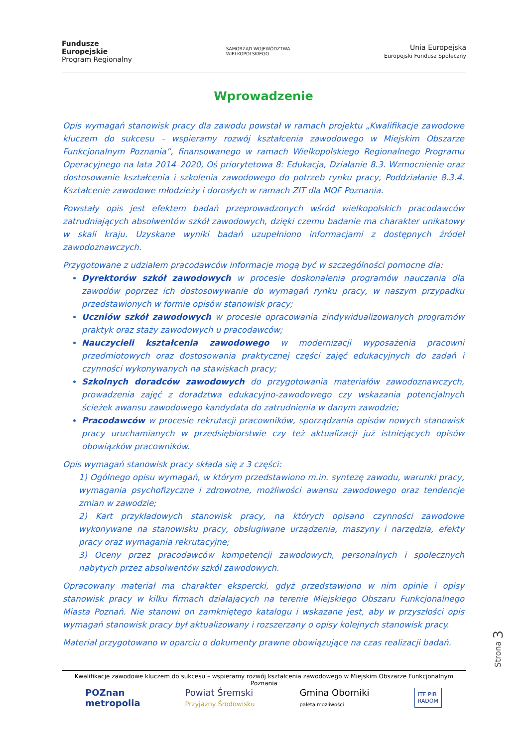Fundusze
Europejskie
Program Regionalny
SAMORZĄD WOJEWÓDZTWA
WIELKOPOLSKIEGO
Unia Europejska
Europejski Fundusz Społeczny
Wprowadzenie
Opis wymagań stanowisk pracy dla zawodu powstał w ramach projektu „Kwalifikacje zawodowe kluczem do sukcesu – wspieramy rozwój kształcenia zawodowego w Miejskim Obszarze Funkcjonalnym Poznania”, finansowanego w ramach Wielkopolskiego Regionalnego Programu Operacyjnego na lata 2014–2020, Oś priorytetowa 8: Edukacja, Działanie 8.3. Wzmocnienie oraz dostosowanie kształcenia i szkolenia zawodowego do potrzeb rynku pracy, Poddziałanie 8.3.4. Kształcenie zawodowe młodzieży i dorosłych w ramach ZIT dla MOF Poznania.
Powstały opis jest efektem badań przeprowadzonych wśród wielkopolskich pracodawców zatrudniających absolwentów szkół zawodowych, dzięki czemu badanie ma charakter unikatowy w skali kraju. Uzyskane wyniki badań uzupełniono informacjami z dostępnych źródeł zawodoznawczych.
Przygotowane z udziałem pracodawców informacje mogą być w szczególności pomocne dla:
Dyrektorów szkół zawodowych w procesie doskonalenia programów nauczania dla zawodów poprzez ich dostosowywanie do wymagań rynku pracy, w naszym przypadku przedstawionych w formie opisów stanowisk pracy;
Uczniów szkół zawodowych w procesie opracowania zindywidualizowanych programów praktyk oraz staży zawodowych u pracodawców;
Nauczycieli kształcenia zawodowego w modernizacji wyposażenia pracowni przedmiotowych oraz dostosowania praktycznej części zajęć edukacyjnych do zadań i czynności wykonywanych na stawiskach pracy;
Szkolnych doradców zawodowych do przygotowania materiałów zawodoznawczych, prowadzenia zajęć z doradztwa edukacyjno-zawodowego czy wskazania potencjalnych ścieżek awansu zawodowego kandydata do zatrudnienia w danym zawodzie;
Pracodawców w procesie rekrutacji pracowników, sporządzania opisów nowych stanowisk pracy uruchamianych w przedsiębiorstwie czy też aktualizacji już istniejących opisów obowiązków pracowników.
Opis wymagań stanowisk pracy składa się z 3 części:
1) Ogólnego opisu wymagań, w którym przedstawiono m.in. syntezę zawodu, warunki pracy, wymagania psychofizyczne i zdrowotne, możliwości awansu zawodowego oraz tendencje zmian w zawodzie;
2) Kart przykładowych stanowisk pracy, na których opisano czynności zawodowe wykonywane na stanowisku pracy, obsługiwane urządzenia, maszyny i narzędzia, efekty pracy oraz wymagania rekrutacyjne;
3) Oceny przez pracodawców kompetencji zawodowych, personalnych i społecznych nabytych przez absolwentów szkół zawodowych.
Opracowany materiał ma charakter ekspercki, gdyż przedstawiono w nim opinie i opisy stanowisk pracy w kilku firmach działających na terenie Miejskiego Obszaru Funkcjonalnego Miasta Poznań. Nie stanowi on zamkniętego katalogu i wskazane jest, aby w przyszłości opis wymagań stanowisk pracy był aktualizowany i rozszerzany o opisy kolejnych stanowisk pracy.
Materiał przygotowano w oparciu o dokumenty prawne obowiązujące na czas realizacji badań.
Strona 3
Kwalifikacje zawodowe kluczem do sukcesu – wspieramy rozwój kształcenia zawodowego w Miejskim Obszarze Funkcjonalnym Poznania
POZnan
metropolia
Powiat Śremski
Przyjazny Środowisku
Gmina Oborniki
paleta możliwości
ITE PIB
RADOM